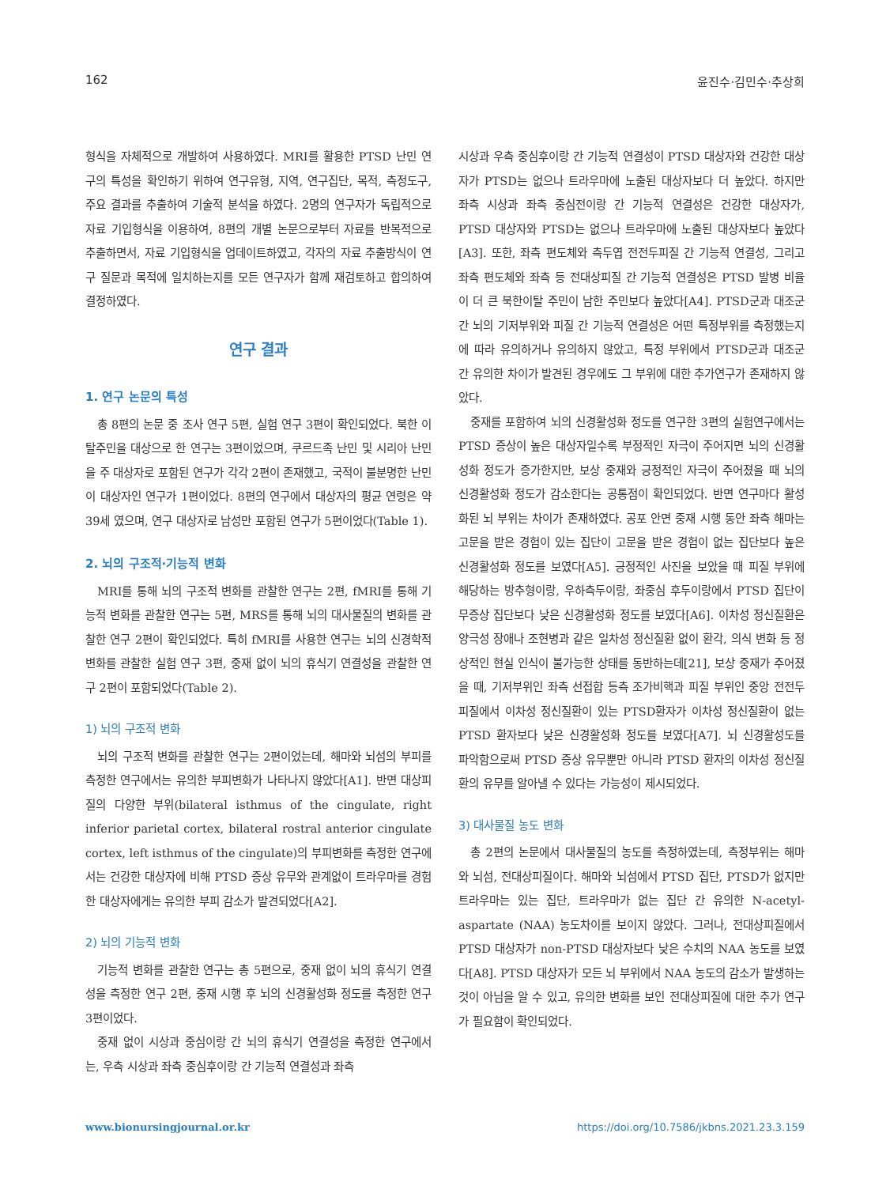162 윤진수·김민수·추상희
형식을 자체적으로 개발하여 사용하였다. MRI를 활용한 PTSD 난민 연구의 특성을 확인하기 위하여 연구유형, 지역, 연구집단, 목적, 측정도구, 주요 결과를 추출하여 기술적 분석을 하였다. 2명의 연구자가 독립적으로 자료 기입형식을 이용하여, 8편의 개별 논문으로부터 자료를 반복적으로 추출하면서, 자료 기입형식을 업데이트하였고, 각자의 자료 추출방식이 연구 질문과 목적에 일치하는지를 모든 연구자가 함께 재검토하고 합의하여 결정하였다.
연구 결과
1. 연구 논문의 특성
총 8편의 논문 중 조사 연구 5편, 실험 연구 3편이 확인되었다. 북한 이탈주민을 대상으로 한 연구는 3편이었으며, 쿠르드족 난민 및 시리아 난민을 주 대상자로 포함된 연구가 각각 2편이 존재했고, 국적이 불분명한 난민이 대상자인 연구가 1편이었다. 8편의 연구에서 대상자의 평균 연령은 약 39세 였으며, 연구 대상자로 남성만 포함된 연구가 5편이었다(Table 1).
2. 뇌의 구조적·기능적 변화
MRI를 통해 뇌의 구조적 변화를 관찰한 연구는 2편, fMRI를 통해 기능적 변화를 관찰한 연구는 5편, MRS를 통해 뇌의 대사물질의 변화를 관찰한 연구 2편이 확인되었다. 특히 fMRI를 사용한 연구는 뇌의 신경학적 변화를 관찰한 실험 연구 3편, 중재 없이 뇌의 휴식기 연결성을 관찰한 연구 2편이 포함되었다(Table 2).
1) 뇌의 구조적 변화
뇌의 구조적 변화를 관찰한 연구는 2편이었는데, 해마와 뇌섬의 부피를 측정한 연구에서는 유의한 부피변화가 나타나지 않았다[A1]. 반면 대상피질의 다양한 부위(bilateral isthmus of the cingulate, right inferior parietal cortex, bilateral rostral anterior cingulate cortex, left isthmus of the cingulate)의 부피변화를 측정한 연구에서는 건강한 대상자에 비해 PTSD 증상 유무와 관계없이 트라우마를 경험한 대상자에게는 유의한 부피 감소가 발견되었다[A2].
2) 뇌의 기능적 변화
기능적 변화를 관찰한 연구는 총 5편으로, 중재 없이 뇌의 휴식기 연결성을 측정한 연구 2편, 중재 시행 후 뇌의 신경활성화 정도를 측정한 연구 3편이었다.
중재 없이 시상과 중심이랑 간 뇌의 휴식기 연결성을 측정한 연구에서는, 우측 시상과 좌측 중심후이랑 간 기능적 연결성과 좌측
시상과 우측 중심후이랑 간 기능적 연결성이 PTSD 대상자와 건강한 대상자가 PTSD는 없으나 트라우마에 노출된 대상자보다 더 높았다. 하지만 좌측 시상과 좌측 중심전이랑 간 기능적 연결성은 건강한 대상자가, PTSD 대상자와 PTSD는 없으나 트라우마에 노출된 대상자보다 높았다[A3]. 또한, 좌측 편도체와 측두엽 전전두피질 간 기능적 연결성, 그리고 좌측 편도체와 좌측 등 전대상피질 간 기능적 연결성은 PTSD 발병 비율이 더 큰 북한이탈 주민이 남한 주민보다 높았다[A4]. PTSD군과 대조군 간 뇌의 기저부위와 피질 간 기능적 연결성은 어떤 특정부위를 측정했는지에 따라 유의하거나 유의하지 않았고, 특정 부위에서 PTSD군과 대조군 간 유의한 차이가 발견된 경우에도 그 부위에 대한 추가연구가 존재하지 않았다.
중재를 포함하여 뇌의 신경활성화 정도를 연구한 3편의 실험연구에서는 PTSD 증상이 높은 대상자일수록 부정적인 자극이 주어지면 뇌의 신경활성화 정도가 증가한지만, 보상 중재와 긍정적인 자극이 주어졌을 때 뇌의 신경활성화 정도가 감소한다는 공통점이 확인되었다. 반면 연구마다 활성화된 뇌 부위는 차이가 존재하였다. 공포 안면 중재 시행 동안 좌측 해마는 고문을 받은 경험이 있는 집단이 고문을 받은 경험이 없는 집단보다 높은 신경활성화 정도를 보였다[A5]. 긍정적인 사진을 보았을 때 피질 부위에 해당하는 방추형이랑, 우하측두이랑, 좌중심 후두이랑에서 PTSD 집단이 무증상 집단보다 낮은 신경활성화 정도를 보였다[A6]. 이차성 정신질환은 양극성 장애나 조현병과 같은 일차성 정신질환 없이 환각, 의식 변화 등 정상적인 현실 인식이 불가능한 상태를 동반하는데[21], 보상 중재가 주어졌을 때, 기저부위인 좌측 선접합 등측 조가비핵과 피질 부위인 중앙 전전두피질에서 이차성 정신질환이 있는 PTSD환자가 이차성 정신질환이 없는 PTSD 환자보다 낮은 신경활성화 정도를 보였다[A7]. 뇌 신경활성도를 파악함으로써 PTSD 증상 유무뿐만 아니라 PTSD 환자의 이차성 정신질환의 유무를 알아낼 수 있다는 가능성이 제시되었다.
3) 대사물질 농도 변화
총 2편의 논문에서 대사물질의 농도를 측정하였는데, 측정부위는 해마와 뇌섬, 전대상피질이다. 해마와 뇌섬에서 PTSD 집단, PTSD가 없지만 트라우마는 있는 집단, 트라우마가 없는 집단 간 유의한 N-acetyl-aspartate (NAA) 농도차이를 보이지 않았다. 그러나, 전대상피질에서 PTSD 대상자가 non-PTSD 대상자보다 낮은 수치의 NAA 농도를 보였다[A8]. PTSD 대상자가 모든 뇌 부위에서 NAA 농도의 감소가 발생하는 것이 아님을 알 수 있고, 유의한 변화를 보인 전대상피질에 대한 추가 연구가 필요함이 확인되었다.
www.bionursingjournal.or.kr https://doi.org/10.7586/jkbns.2021.23.3.159